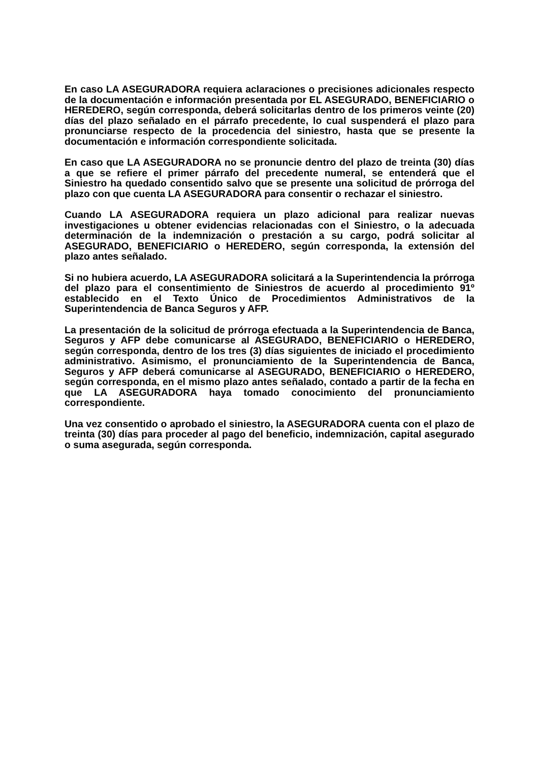En caso LA ASEGURADORA requiera aclaraciones o precisiones adicionales respecto de la documentación e información presentada por EL ASEGURADO, BENEFICIARIO o HEREDERO, según corresponda, deberá solicitarlas dentro de los primeros veinte (20) días del plazo señalado en el párrafo precedente, lo cual suspenderá el plazo para pronunciarse respecto de la procedencia del siniestro, hasta que se presente la documentación e información correspondiente solicitada.
En caso que LA ASEGURADORA no se pronuncie dentro del plazo de treinta (30) días a que se refiere el primer párrafo del precedente numeral, se entenderá que el Siniestro ha quedado consentido salvo que se presente una solicitud de prórroga del plazo con que cuenta LA ASEGURADORA para consentir o rechazar el siniestro.
Cuando LA ASEGURADORA requiera un plazo adicional para realizar nuevas investigaciones u obtener evidencias relacionadas con el Siniestro, o la adecuada determinación de la indemnización o prestación a su cargo, podrá solicitar al ASEGURADO, BENEFICIARIO o HEREDERO, según corresponda, la extensión del plazo antes señalado.
Si no hubiera acuerdo, LA ASEGURADORA solicitará a la Superintendencia la prórroga del plazo para el consentimiento de Siniestros de acuerdo al procedimiento 91º establecido en el Texto Único de Procedimientos Administrativos de la Superintendencia de Banca Seguros y AFP.
La presentación de la solicitud de prórroga efectuada a la Superintendencia de Banca, Seguros y AFP debe comunicarse al ASEGURADO, BENEFICIARIO o HEREDERO, según corresponda, dentro de los tres (3) días siguientes de iniciado el procedimiento administrativo. Asimismo, el pronunciamiento de la Superintendencia de Banca, Seguros y AFP deberá comunicarse al ASEGURADO, BENEFICIARIO o HEREDERO, según corresponda, en el mismo plazo antes señalado, contado a partir de la fecha en que LA ASEGURADORA haya tomado conocimiento del pronunciamiento correspondiente.
Una vez consentido o aprobado el siniestro, la ASEGURADORA cuenta con el plazo de treinta (30) días para proceder al pago del beneficio, indemnización, capital asegurado o suma asegurada, según corresponda.